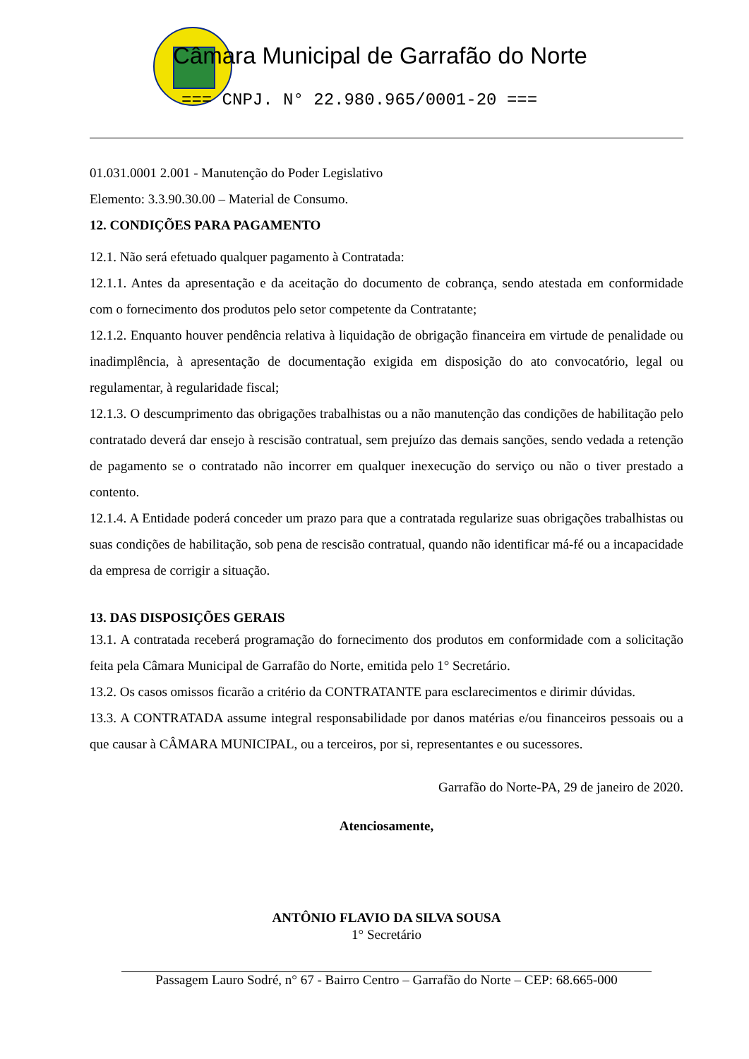Câmara Municipal de Garrafão do Norte
=== CNPJ. N° 22.980.965/0001-20 ===
01.031.0001 2.001 - Manutenção do Poder Legislativo
Elemento: 3.3.90.30.00 – Material de Consumo.
12. CONDIÇÕES PARA PAGAMENTO
12.1. Não será efetuado qualquer pagamento à Contratada:
12.1.1. Antes da apresentação e da aceitação do documento de cobrança, sendo atestada em conformidade com o fornecimento dos produtos pelo setor competente da Contratante;
12.1.2. Enquanto houver pendência relativa à liquidação de obrigação financeira em virtude de penalidade ou inadimplência, à apresentação de documentação exigida em disposição do ato convocatório, legal ou regulamentar, à regularidade fiscal;
12.1.3. O descumprimento das obrigações trabalhistas ou a não manutenção das condições de habilitação pelo contratado deverá dar ensejo à rescisão contratual, sem prejuízo das demais sanções, sendo vedada a retenção de pagamento se o contratado não incorrer em qualquer inexecução do serviço ou não o tiver prestado a contento.
12.1.4. A Entidade poderá conceder um prazo para que a contratada regularize suas obrigações trabalhistas ou suas condições de habilitação, sob pena de rescisão contratual, quando não identificar má-fé ou a incapacidade da empresa de corrigir a situação.
13. DAS DISPOSIÇÕES GERAIS
13.1. A contratada receberá programação do fornecimento dos produtos em conformidade com a solicitação feita pela Câmara Municipal de Garrafão do Norte, emitida pelo 1° Secretário.
13.2. Os casos omissos ficarão a critério da CONTRATANTE para esclarecimentos e dirimir dúvidas.
13.3. A CONTRATADA assume integral responsabilidade por danos matérias e/ou financeiros pessoais ou a que causar à CÂMARA MUNICIPAL, ou a terceiros, por si, representantes e ou sucessores.
Garrafão do Norte-PA, 29 de janeiro de 2020.
Atenciosamente,
ANTÔNIO FLAVIO DA SILVA SOUSA
1° Secretário
Passagem Lauro Sodré, n° 67 - Bairro Centro – Garrafão do Norte – CEP: 68.665-000